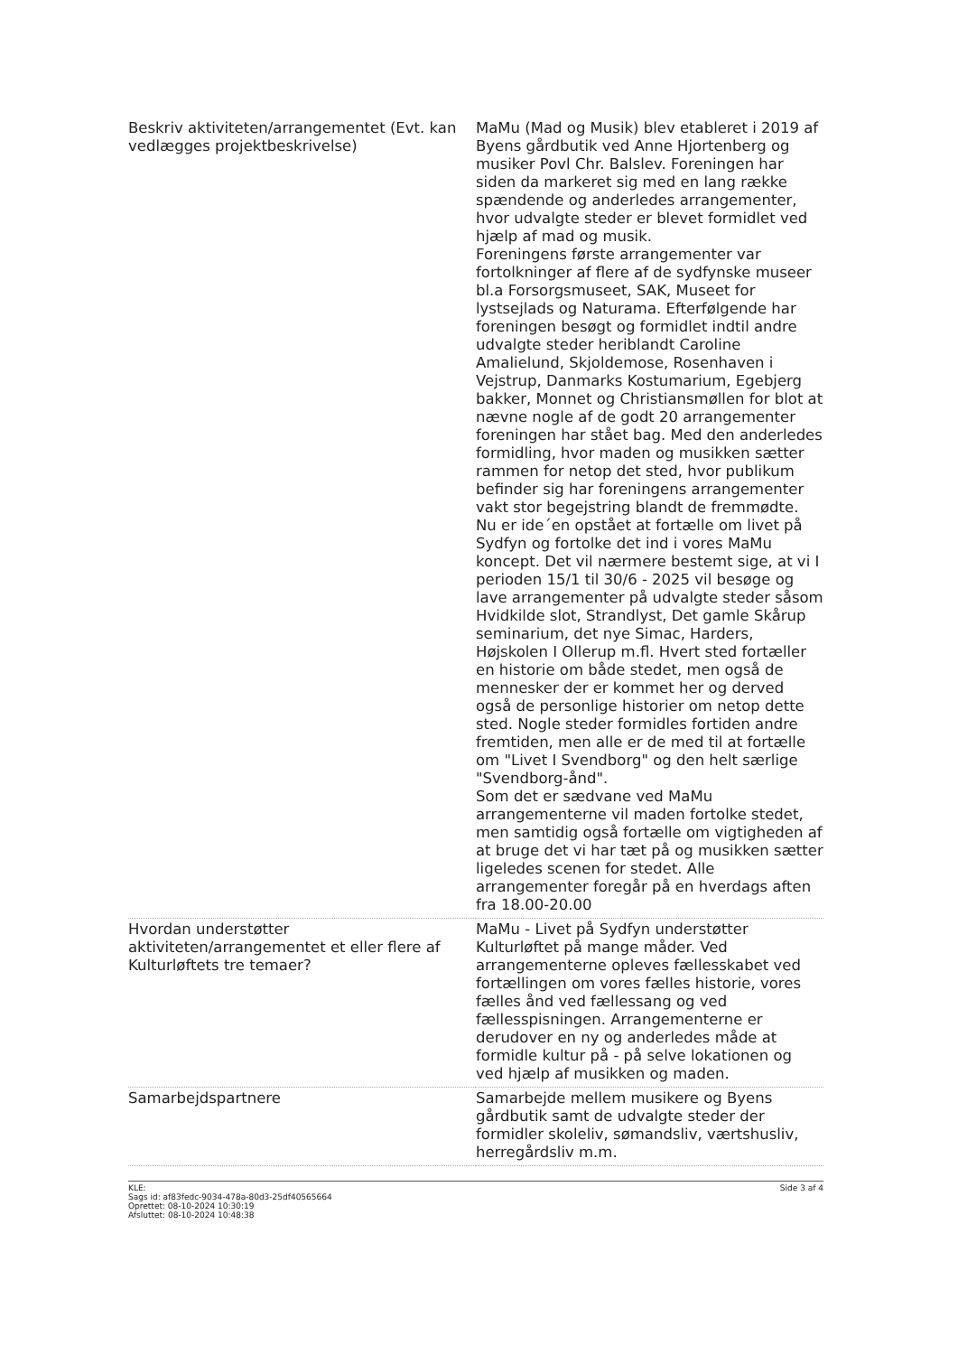| Beskriv aktiviteten/arrangementet (Evt. kan vedlægges projektbeskrivelse) | MaMu (Mad og Musik) blev etableret i 2019 af Byens gårdbutik ved Anne Hjortenberg og musiker Povl Chr. Balslev. Foreningen har siden da markeret sig med en lang række spændende og anderledes arrangementer, hvor udvalgte steder er blevet formidlet ved hjælp af mad og musik. Foreningens første arrangementer var fortolkninger af flere af de sydfynske museer bl.a Forsorgsmuseet, SAK, Museet for lystsejlads og Naturama. Efterfølgende har foreningen besøgt og formidlet indtil andre udvalgte steder heriblandt Caroline Amalielund, Skjoldemose, Rosenhaven i Vejstrup, Danmarks Kostumarium, Egebjerg bakker, Monnet og Christiansmøllen for blot at nævne nogle af de godt 20 arrangementer foreningen har stået bag. Med den anderledes formidling, hvor maden og musikken sætter rammen for netop det sted, hvor publikum befinder sig har foreningens arrangementer vakt stor begejstring blandt de fremmødte. Nu er ide´en opstået at fortælle om livet på Sydfyn og fortolke det ind i vores MaMu koncept. Det vil nærmere bestemt sige, at vi I perioden 15/1 til 30/6 - 2025 vil besøge og lave arrangementer på udvalgte steder såsom Hvidkilde slot, Strandlyst, Det gamle Skårup seminarium, det nye Simac, Harders, Højskolen I Ollerup m.fl. Hvert sted fortæller en historie om både stedet, men også de mennesker der er kommet her og derved også de personlige historier om netop dette sted. Nogle steder formidles fortiden andre fremtiden, men alle er de med til at fortælle om "Livet I Svendborg" og den helt særlige "Svendborg-ånd". Som det er sædvane ved MaMu arrangementerne vil maden fortolke stedet, men samtidig også fortælle om vigtigheden af at bruge det vi har tæt på og musikken sætter ligeledes scenen for stedet. Alle arrangementer foregår på en hverdags aften fra 18.00-20.00 |
| Hvordan understøtter aktiviteten/arrangementet et eller flere af Kulturløftets tre temaer? | MaMu - Livet på Sydfyn understøtter Kulturløftet på mange måder. Ved arrangementerne opleves fællesskabet ved fortællingen om vores fælles historie, vores fælles ånd ved fællessang og ved fællesspisningen. Arrangementerne er derudover en ny og anderledes måde at formidle kultur på - på selve lokationen og ved hjælp af musikken og maden. |
| Samarbejdspartnere | Samarbejde mellem musikere og Byens gårdbutik samt de udvalgte steder der formidler skoleliv, sømandsliv, værtshusliv, herregårdsliv m.m. |
KLE:
Sags id: af83fedc-9034-478a-80d3-25df40565664
Oprettet: 08-10-2024 10:30:19
Afsluttet: 08-10-2024 10:48:38
Side 3 af 4